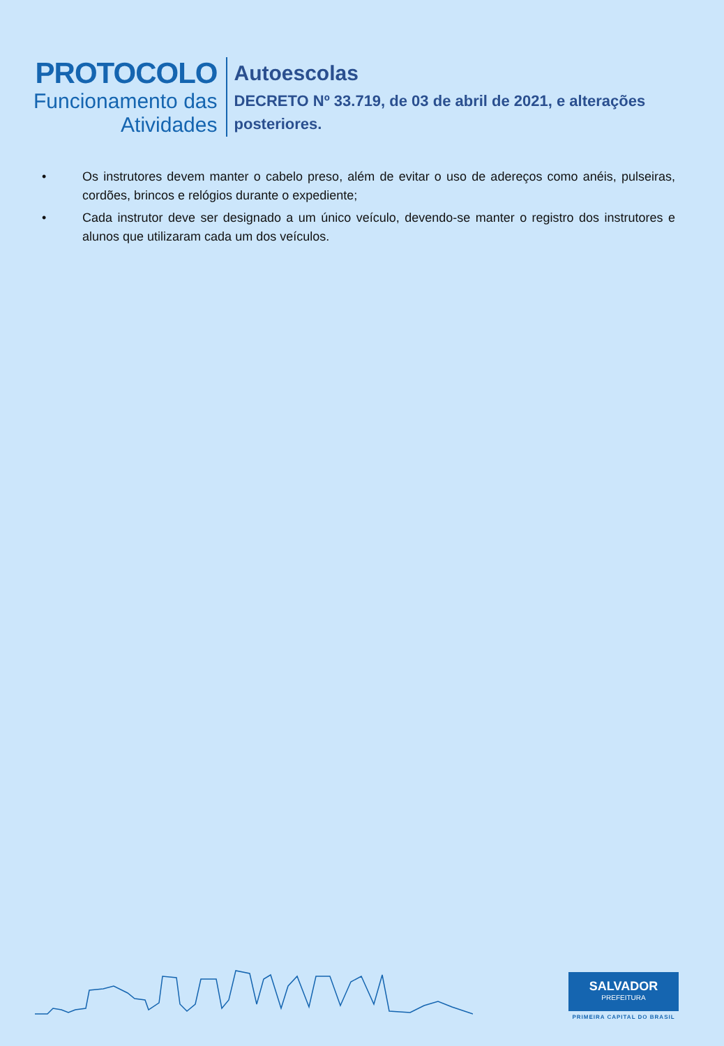PROTOCOLO
Funcionamento das
Atividades
Autoescolas
DECRETO Nº 33.719, de 03 de abril de 2021, e alterações
posteriores.
• Os instrutores devem manter o cabelo preso, além de evitar o uso de adereços como anéis, pulseiras, cordões, brincos e relógios durante o expediente;
• Cada instrutor deve ser designado a um único veículo, devendo-se manter o registro dos instrutores e alunos que utilizaram cada um dos veículos.
SALVADOR
PREFEITURA
PRIMEIRA CAPITAL DO BRASIL